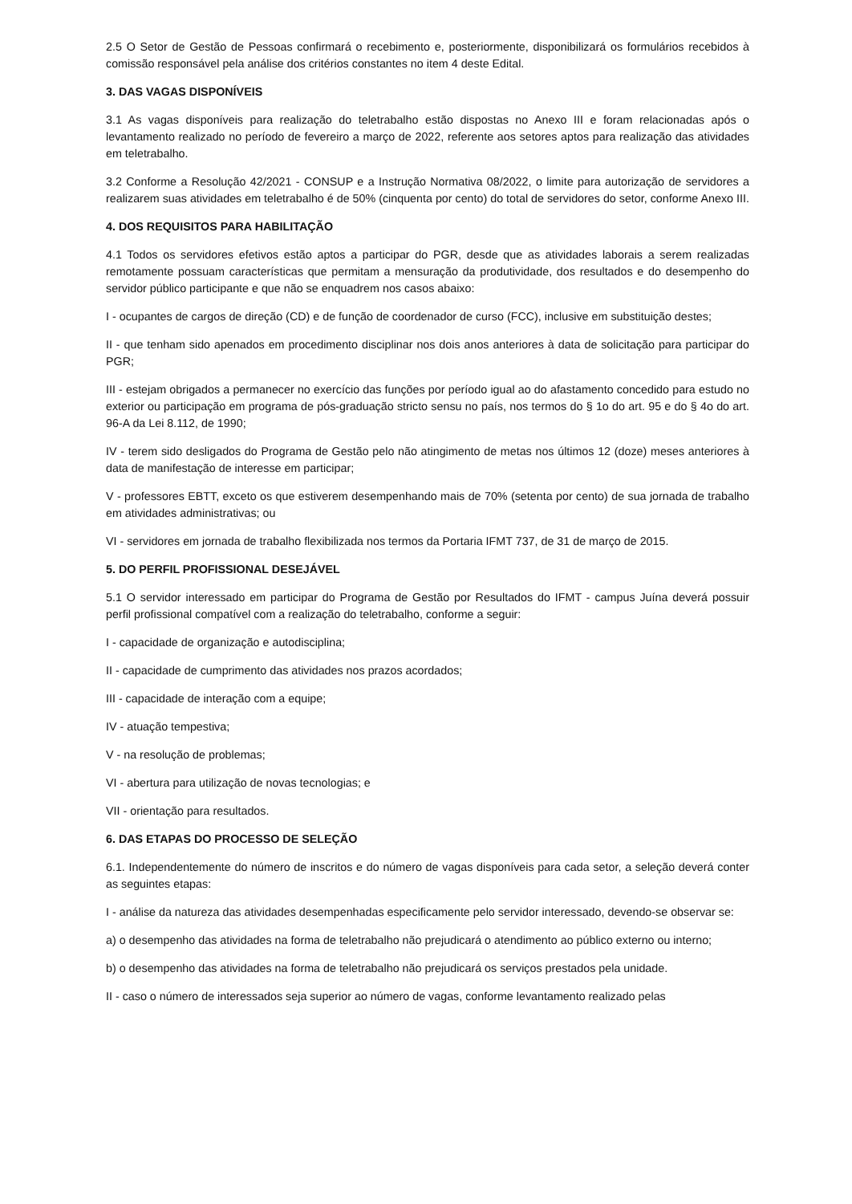2.5 O Setor de Gestão de Pessoas confirmará o recebimento e, posteriormente, disponibilizará os formulários recebidos à comissão responsável pela análise dos critérios constantes no item 4 deste Edital.
3. DAS VAGAS DISPONÍVEIS
3.1 As vagas disponíveis para realização do teletrabalho estão dispostas no Anexo III e foram relacionadas após o levantamento realizado no período de fevereiro a março de 2022, referente aos setores aptos para realização das atividades em teletrabalho.
3.2 Conforme a Resolução 42/2021 - CONSUP e a Instrução Normativa 08/2022, o limite para autorização de servidores a realizarem suas atividades em teletrabalho é de 50% (cinquenta por cento) do total de servidores do setor, conforme Anexo III.
4. DOS REQUISITOS PARA HABILITAÇÃO
4.1 Todos os servidores efetivos estão aptos a participar do PGR, desde que as atividades laborais a serem realizadas remotamente possuam características que permitam a mensuração da produtividade, dos resultados e do desempenho do servidor público participante e que não se enquadrem nos casos abaixo:
I - ocupantes de cargos de direção (CD) e de função de coordenador de curso (FCC), inclusive em substituição destes;
II - que tenham sido apenados em procedimento disciplinar nos dois anos anteriores à data de solicitação para participar do PGR;
III - estejam obrigados a permanecer no exercício das funções por período igual ao do afastamento concedido para estudo no exterior ou participação em programa de pós-graduação stricto sensu no país, nos termos do § 1o do art. 95 e do § 4o do art. 96-A da Lei 8.112, de 1990;
IV - terem sido desligados do Programa de Gestão pelo não atingimento de metas nos últimos 12 (doze) meses anteriores à data de manifestação de interesse em participar;
V - professores EBTT, exceto os que estiverem desempenhando mais de 70% (setenta por cento) de sua jornada de trabalho em atividades administrativas; ou
VI - servidores em jornada de trabalho flexibilizada nos termos da Portaria IFMT 737, de 31 de março de 2015.
5. DO PERFIL PROFISSIONAL DESEJÁVEL
5.1 O servidor interessado em participar do Programa de Gestão por Resultados do IFMT - campus Juína deverá possuir perfil profissional compatível com a realização do teletrabalho, conforme a seguir:
I - capacidade de organização e autodisciplina;
II - capacidade de cumprimento das atividades nos prazos acordados;
III - capacidade de interação com a equipe;
IV - atuação tempestiva;
V - na resolução de problemas;
VI - abertura para utilização de novas tecnologias; e
VII - orientação para resultados.
6. DAS ETAPAS DO PROCESSO DE SELEÇÃO
6.1. Independentemente do número de inscritos e do número de vagas disponíveis para cada setor, a seleção deverá conter as seguintes etapas:
I - análise da natureza das atividades desempenhadas especificamente pelo servidor interessado, devendo-se observar se:
a) o desempenho das atividades na forma de teletrabalho não prejudicará o atendimento ao público externo ou interno;
b) o desempenho das atividades na forma de teletrabalho não prejudicará os serviços prestados pela unidade.
II - caso o número de interessados seja superior ao número de vagas, conforme levantamento realizado pelas